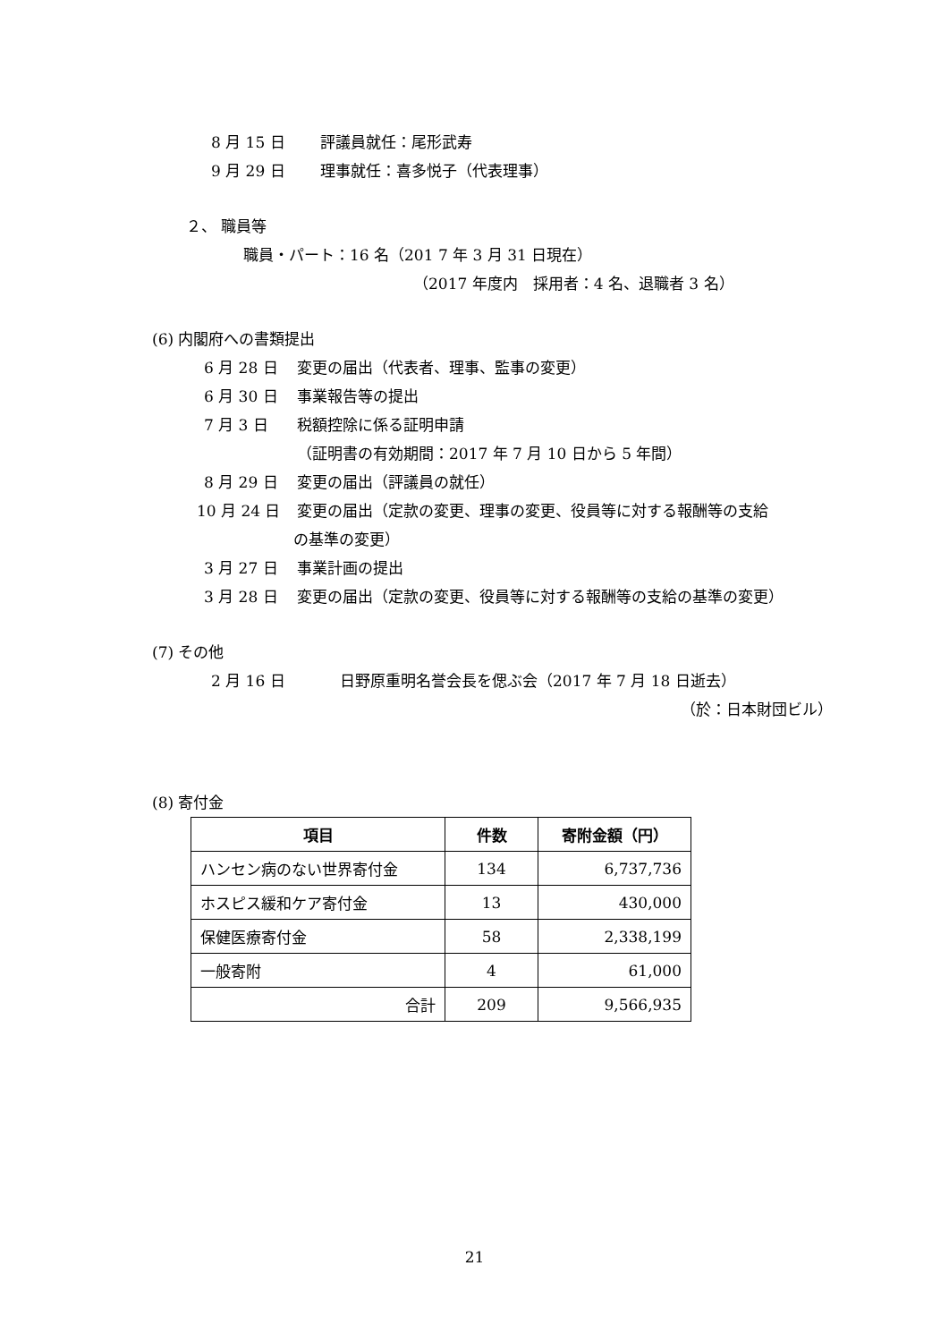8 月 15 日 評議員就任：尾形武寿
9 月 29 日 理事就任：喜多悦子（代表理事）
２、 職員等
職員・パート：16 名（201 7 年 3 月 31 日現在）
（2017 年度内　採用者：4 名、退職者 3 名）
(6) 内閣府への書類提出
6 月 28 日 変更の届出（代表者、理事、監事の変更）
6 月 30 日 事業報告等の提出
7 月 3 日 税額控除に係る証明申請
（証明書の有効期間：2017 年 7 月 10 日から 5 年間）
8 月 29 日 変更の届出（評議員の就任）
10 月 24 日 変更の届出（定款の変更、理事の変更、役員等に対する報酬等の支給
の基準の変更）
3 月 27 日 事業計画の提出
3 月 28 日 変更の届出（定款の変更、役員等に対する報酬等の支給の基準の変更）
(7) その他
2 月 16 日 日野原重明名誉会長を偲ぶ会（2017 年 7 月 18 日逝去）
（於：日本財団ビル）
(8) 寄付金
| 項目 | 件数 | 寄附金額（円） |
| --- | --- | --- |
| ハンセン病のない世界寄付金 | 134 | 6,737,736 |
| ホスピス緩和ケア寄付金 | 13 | 430,000 |
| 保健医療寄付金 | 58 | 2,338,199 |
| 一般寄附 | 4 | 61,000 |
| 合計 | 209 | 9,566,935 |
21